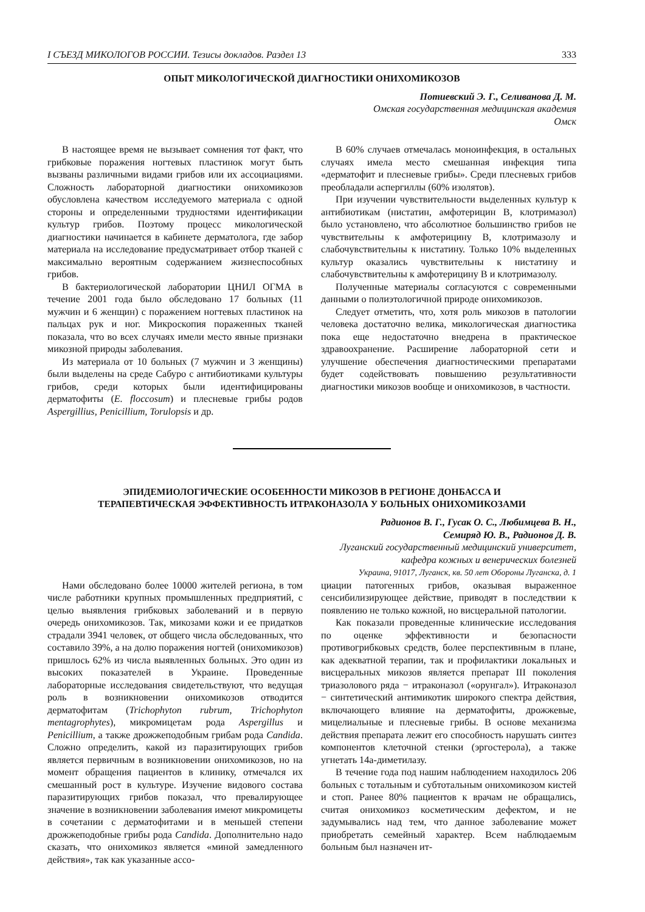I СЪЕЗД МИКОЛОГОВ РОССИИ. Тезисы докладов. Раздел 13 333
ОПЫТ МИКОЛОГИЧЕСКОЙ ДИАГНОСТИКИ ОНИХОМИКОЗОВ
Потиевский Э. Г., Селиванова Д. М.
Омская государственная медицинская академия
Омск
В настоящее время не вызывает сомнения тот факт, что грибковые поражения ногтевых пластинок могут быть вызваны различными видами грибов или их ассоциациями. Сложность лабораторной диагностики онихомикозов обусловлена качеством исследуемого материала с одной стороны и определенными трудностями идентификации культур грибов. Поэтому процесс микологической диагностики начинается в кабинете дерматолога, где забор материала на исследование предусматривает отбор тканей с максимально вероятным содержанием жизнеспособных грибов.
В бактериологической лаборатории ЦНИЛ ОГМА в течение 2001 года было обследовано 17 больных (11 мужчин и 6 женщин) с поражением ногтевых пластинок на пальцах рук и ног. Микроскопия пораженных тканей показала, что во всех случаях имели место явные признаки микозной природы заболевания.
Из материала от 10 больных (7 мужчин и 3 женщины) были выделены на среде Сабуро с антибиотиками культуры грибов, среди которых были идентифицированы дерматофиты (E. floccosum) и плесневые грибы родов Aspergillius, Penicillium, Torulopsis и др.
В 60% случаев отмечалась моноинфекция, в остальных случаях имела место смешанная инфекция типа «дерматофит и плесневые грибы». Среди плесневых грибов преобладали аспергиллы (60% изолятов).
При изучении чувствительности выделенных культур к антибиотикам (нистатин, амфотерицин В, клотримазол) было установлено, что абсолютное большинство грибов не чувствительны к амфотерицину В, клотримазолу и слабочувствительны к нистатину. Только 10% выделенных культур оказались чувствительны к нистатину и слабочувствительны к амфотерицину В и клотримазолу.
Полученные материалы согласуются с современными данными о полиэтологичной природе онихомикозов.
Следует отметить, что, хотя роль микозов в патологии человека достаточно велика, микологическая диагностика пока еще недостаточно внедрена в практическое здравоохранение. Расширение лабораторной сети и улучшение обеспечения диагностическими препаратами будет содействовать повышению результативности диагностики микозов вообще и онихомикозов, в частности.
ЭПИДЕМИОЛОГИЧЕСКИЕ ОСОБЕННОСТИ МИКОЗОВ В РЕГИОНЕ ДОНБАССА И
ТЕРАПЕВТИЧЕСКАЯ ЭФФЕКТИВНОСТЬ ИТРАКОНАЗОЛА У БОЛЬНЫХ ОНИХОМИКОЗАМИ
Радионов В. Г., Гусак О. С., Любимцева В. Н.,
Семиряд Ю. В., Радионов Д. В.
Луганский государственный медицинский университет,
кафедра кожных и венерических болезней
Украина, 91017, Луганск, кв. 50 лет Обороны Луганска, д. 1
Нами обследовано более 10000 жителей региона, в том числе работники крупных промышленных предприятий, с целью выявления грибковых заболеваний и в первую очередь онихомикозов. Так, микозами кожи и ее придатков страдали 3941 человек, от общего числа обследованных, что составило 39%, а на долю поражения ногтей (онихомикозов) пришлось 62% из числа выявленных больных. Это один из высоких показателей в Украине. Проведенные лабораторные исследования свидетельствуют, что ведущая роль в возникновении онихомикозов отводится дерматофитам (Trichophyton rubrum, Trichophyton mentagrophytes), микромицетам рода Aspergillus и Penicillium, а также дрожжеподобным грибам рода Candida. Сложно определить, какой из паразитирующих грибов является первичным в возникновении онихомикозов, но на момент обращения пациентов в клинику, отмечался их смешанный рост в культуре. Изучение видового состава паразитирующих грибов показал, что превалирующее значение в возникновении заболевания имеют микромицеты в сочетании с дерматофитами и в меньшей степени дрожжеподобные грибы рода Candida. Дополнительно надо сказать, что онихомикоз является «миной замедленного действия», так как указанные ассо-
циации патогенных грибов, оказывая выраженное сенсибилизирующее действие, приводят в последствии к появлению не только кожной, но висцеральной патологии.
Как показали проведенные клинические исследования по оценке эффективности и безопасности противогрибковых средств, более перспективным в плане, как адекватной терапии, так и профилактики локальных и висцеральных микозов является препарат III поколения триазолового ряда − итраконазол («орунгал»). Итраконазол − синтетический антимикотик широкого спектра действия, включающего влияние на дерматофиты, дрожжевые, мицелиальные и плесневые грибы. В основе механизма действия препарата лежит его способность нарушать синтез компонентов клеточной стенки (эргостерола), а также угнетать 14a-диметилазу.
В течение года под нашим наблюдением находилось 206 больных с тотальным и субтотальным онихомикозом кистей и стоп. Ранее 80% пациентов к врачам не обращались, считая онихомикоз косметическим дефектом, и не задумывались над тем, что данное заболевание может приобретать семейный характер. Всем наблюдаемым больным был назначен ит-